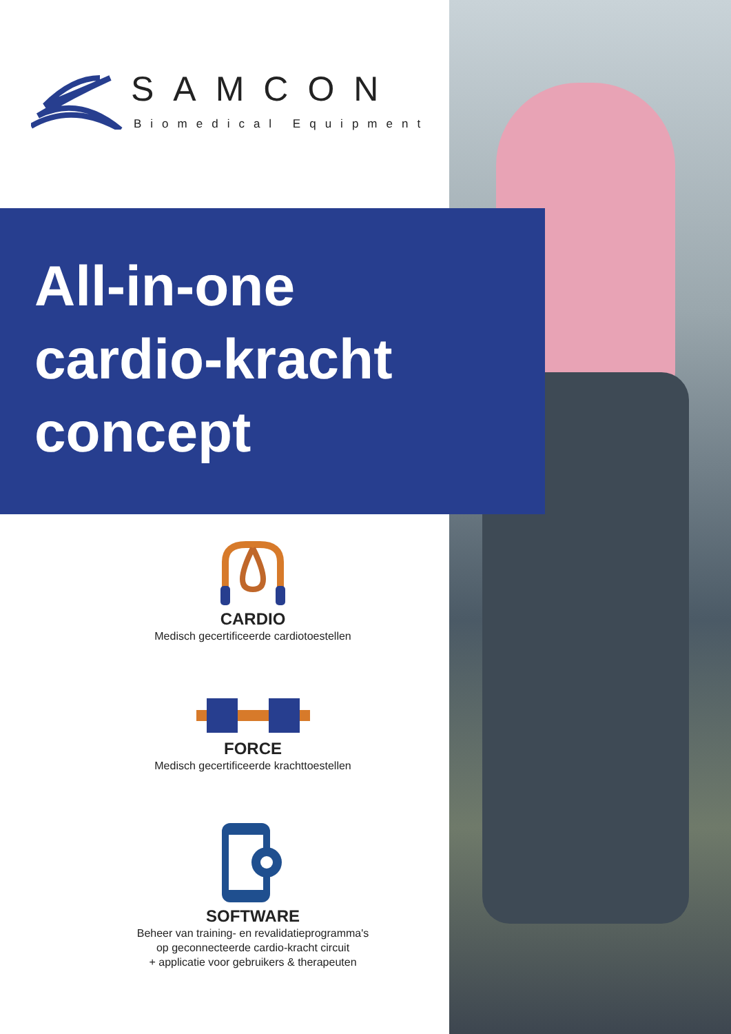SAMCON
Biomedical Equipment
All-in-one
cardio-kracht
concept
CARDIO
Medisch gecertificeerde cardiotoestellen
FORCE
Medisch gecertificeerde krachttoestellen
SOFTWARE
Beheer van training- en revalidatieprogramma's
op geconnecteerde cardio-kracht circuit
+ applicatie voor gebruikers & therapeuten